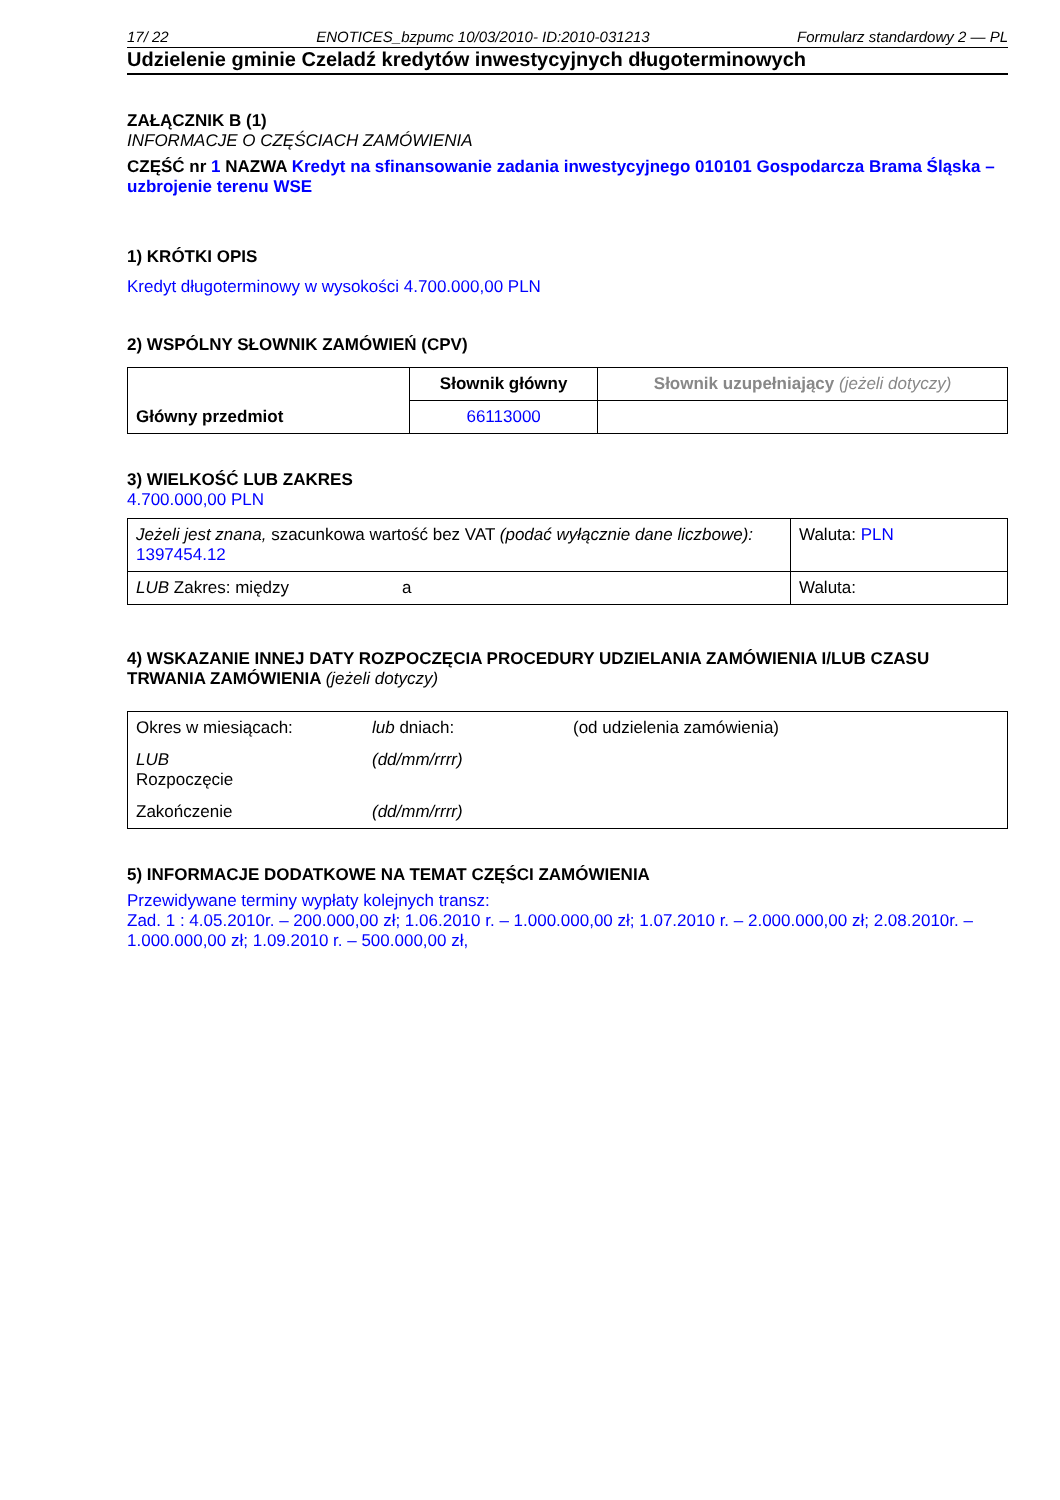17/ 22 ENOTICES_bzpumc 10/03/2010- ID:2010-031213 Formularz standardowy 2 — PL
Udzielenie gminie Czeladź kredytów inwestycyjnych długoterminowych
ZAŁĄCZNIK B (1)
INFORMACJE O CZĘŚCIACH ZAMÓWIENIA
CZĘŚĆ nr 1 NAZWA Kredyt na sfinansowanie zadania inwestycyjnego 010101 Gospodarcza Brama Śląska – uzbrojenie terenu WSE
1) KRÓTKI OPIS
Kredyt długoterminowy w wysokości 4.700.000,00 PLN
2) WSPÓLNY SŁOWNIK ZAMÓWIEŃ (CPV)
| Główny przedmiot | Słownik główny | Słownik uzupełniający (jeżeli dotyczy) |
| | 66113000 | |
3) WIELKOŚĆ LUB ZAKRES
4.700.000,00 PLN
| Jeżeli jest znana, szacunkowa wartość bez VAT (podać wyłącznie dane liczbowe): 1397454.12 | | Waluta: PLN |
| LUB Zakres: między | a | Waluta: |
4) WSKAZANIE INNEJ DATY ROZPOCZĘCIA PROCEDURY UDZIELANIA ZAMÓWIENIA I/LUB CZASU TRWANIA ZAMÓWIENIA (jeżeli dotyczy)
| Okres w miesiącach: | lub dniach: | (od udzielenia zamówienia) |
| LUB Rozpoczęcie | (dd/mm/rrrr) | |
| Zakończenie | (dd/mm/rrrr) | |
5) INFORMACJE DODATKOWE NA TEMAT CZĘŚCI ZAMÓWIENIA
Przewidywane terminy wypłaty kolejnych transz:
Zad. 1 : 4.05.2010r. – 200.000,00 zł; 1.06.2010 r. – 1.000.000,00 zł; 1.07.2010 r. – 2.000.000,00 zł; 2.08.2010r. – 1.000.000,00 zł; 1.09.2010 r. – 500.000,00 zł,